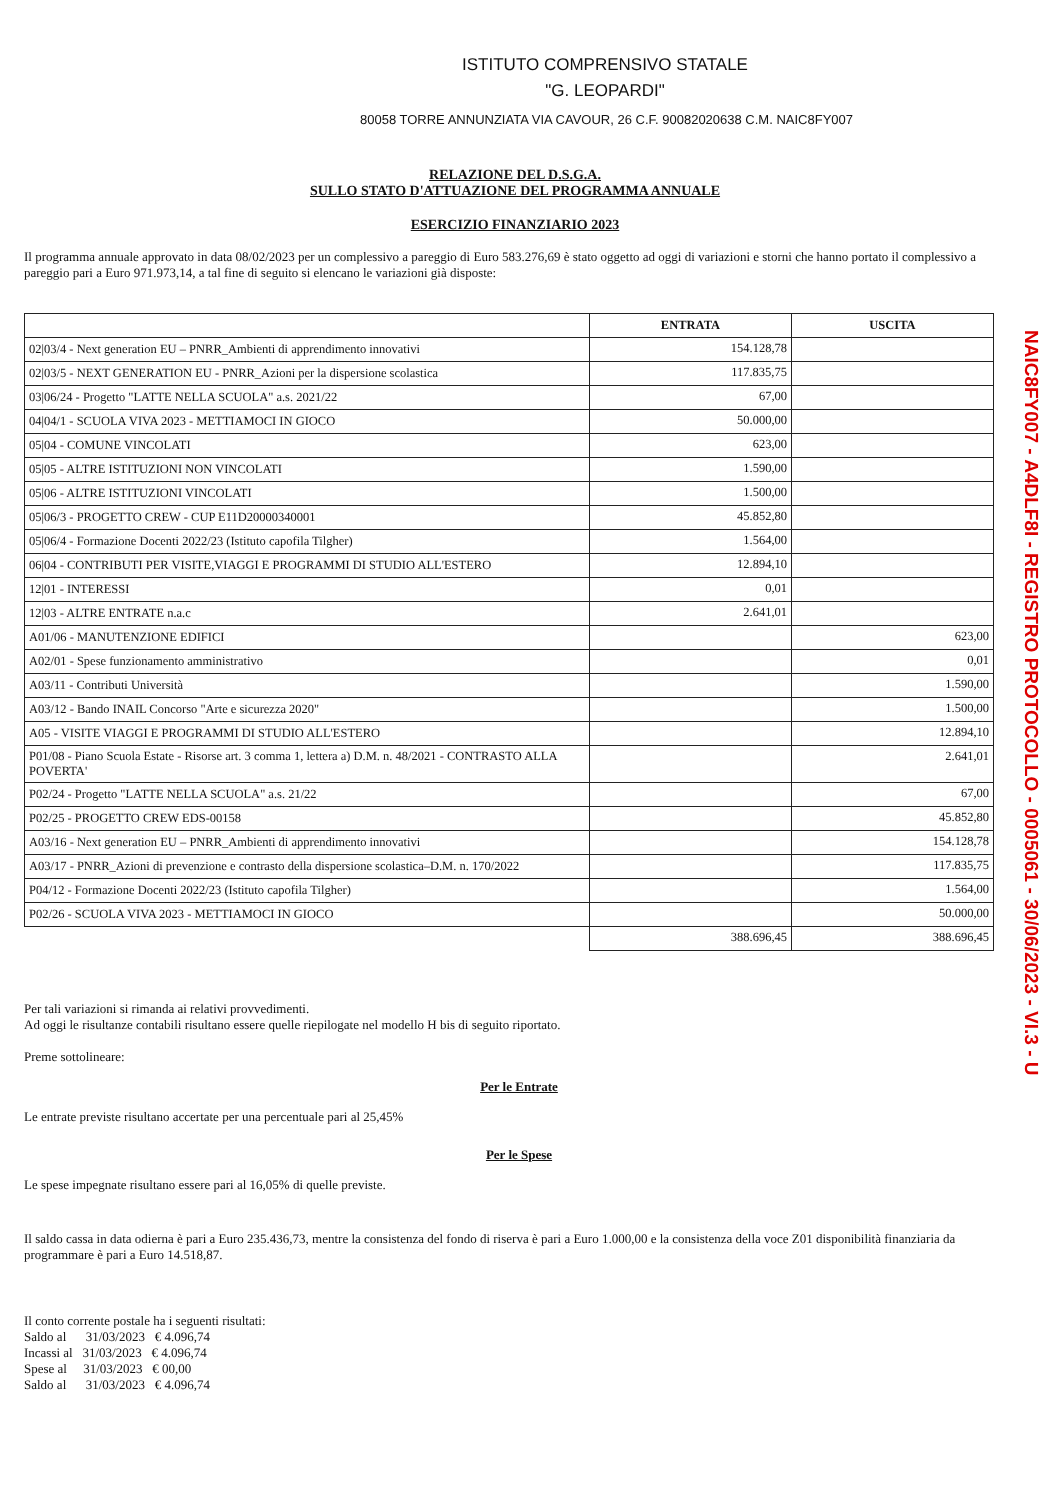ISTITUTO COMPRENSIVO STATALE
"G. LEOPARDI"
80058 TORRE ANNUNZIATA VIA CAVOUR, 26 C.F. 90082020638 C.M. NAIC8FY007
RELAZIONE DEL D.S.G.A.
SULLO STATO D'ATTUAZIONE DEL PROGRAMMA ANNUALE
ESERCIZIO FINANZIARIO 2023
Il programma annuale approvato in data 08/02/2023 per un complessivo a pareggio di Euro 583.276,69 è stato oggetto ad oggi di variazioni e storni che hanno portato il complessivo a pareggio pari a Euro 971.973,14, a tal fine di seguito si elencano le variazioni già disposte:
| | ENTRATA | USCITA |
| --- | --- | --- |
| 02/03/4 - Next generation EU – PNRR_Ambienti di apprendimento innovativi | 154.128,78 | |
| 02/03/5 - NEXT GENERATION EU - PNRR_Azioni per la dispersione scolastica | 117.835,75 | |
| 03/06/24 - Progetto "LATTE NELLA SCUOLA" a.s. 2021/22 | 67,00 | |
| 04/04/1 - SCUOLA VIVA 2023 - METTIAMOCI IN GIOCO | 50.000,00 | |
| 05/04 - COMUNE VINCOLATI | 623,00 | |
| 05/05 - ALTRE ISTITUZIONI NON VINCOLATI | 1.590,00 | |
| 05/06 - ALTRE ISTITUZIONI VINCOLATI | 1.500,00 | |
| 05/06/3 - PROGETTO CREW - CUP E11D20000340001 | 45.852,80 | |
| 05/06/4 - Formazione Docenti 2022/23 (Istituto capofila Tilgher) | 1.564,00 | |
| 06/04 - CONTRIBUTI PER VISITE,VIAGGI E PROGRAMMI DI STUDIO ALL'ESTERO | 12.894,10 | |
| 12/01 - INTERESSI | 0,01 | |
| 12/03 - ALTRE ENTRATE n.a.c | 2.641,01 | |
| A01/06 - MANUTENZIONE EDIFICI | | 623,00 |
| A02/01 - Spese funzionamento amministrativo | | 0,01 |
| A03/11 - Contributi Università | | 1.590,00 |
| A03/12 - Bando INAIL Concorso "Arte e sicurezza 2020" | | 1.500,00 |
| A05 - VISITE VIAGGI E PROGRAMMI DI STUDIO ALL'ESTERO | | 12.894,10 |
| P01/08 - Piano Scuola Estate - Risorse art. 3 comma 1, lettera a) D.M. n. 48/2021 - CONTRASTO ALLA POVERTA' | | 2.641,01 |
| P02/24 - Progetto "LATTE NELLA SCUOLA" a.s. 21/22 | | 67,00 |
| P02/25 - PROGETTO CREW EDS-00158 | | 45.852,80 |
| A03/16 - Next generation EU – PNRR_Ambienti di apprendimento innovativi | | 154.128,78 |
| A03/17 - PNRR_Azioni di prevenzione e contrasto della dispersione scolastica–D.M. n. 170/2022 | | 117.835,75 |
| P04/12 - Formazione Docenti 2022/23 (Istituto capofila Tilgher) | | 1.564,00 |
| P02/26 - SCUOLA VIVA 2023 - METTIAMOCI IN GIOCO | | 50.000,00 |
| | 388.696,45 | 388.696,45 |
Per tali variazioni si rimanda ai relativi provvedimenti.
Ad oggi le risultanze contabili risultano essere quelle riepilogate nel modello H bis di seguito riportato.
Preme sottolineare:
Per le Entrate
Le entrate previste risultano accertate per una percentuale pari al 25,45%
Per le Spese
Le spese impegnate risultano essere pari al 16,05% di quelle previste.
Il saldo cassa in data odierna è pari a Euro 235.436,73, mentre la consistenza del fondo di riserva è pari a Euro 1.000,00 e la consistenza della voce Z01 disponibilità finanziaria da programmare è pari a Euro 14.518,87.
Il conto corrente postale ha i seguenti risultati:
Saldo al 31/03/2023 € 4.096,74
Incassi al 31/03/2023 € 4.096,74
Spese al 31/03/2023 € 00,00
Saldo al 31/03/2023 € 4.096,74
NAIC8FY007 - A4DLF8I - REGISTRO PROTOCOLLO - 0005061 - 30/06/2023 - VI.3 - U